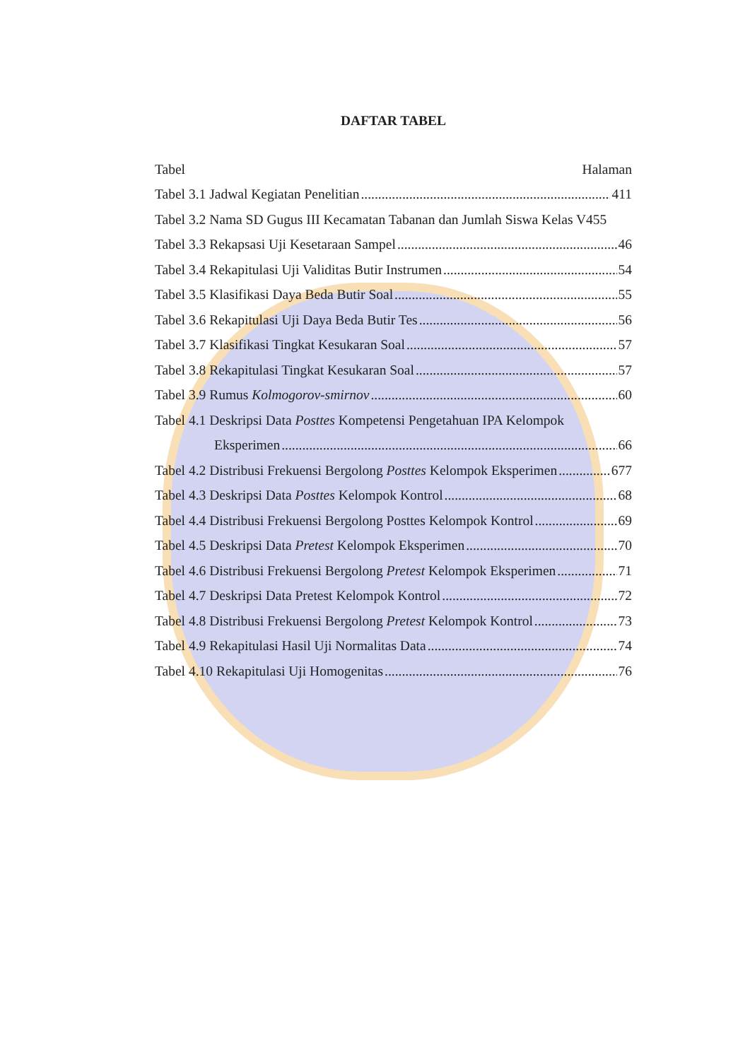DAFTAR TABEL
Tabel Halaman
Tabel 3.1 Jadwal Kegiatan Penelitian 411
Tabel 3.2 Nama SD Gugus III Kecamatan Tabanan dan Jumlah Siswa Kelas V 455
Tabel 3.3 Rekapsasi Uji Kesetaraan Sampel 46
Tabel 3.4 Rekapitulasi Uji Validitas Butir Instrumen 54
Tabel 3.5 Klasifikasi Daya Beda Butir Soal 55
Tabel 3.6 Rekapitulasi Uji Daya Beda Butir Tes 56
Tabel 3.7 Klasifikasi Tingkat Kesukaran Soal 57
Tabel 3.8 Rekapitulasi Tingkat Kesukaran Soal 57
Tabel 3.9 Rumus Kolmogorov-smirnov 60
Tabel 4.1 Deskripsi Data Posttes Kompetensi Pengetahuan IPA Kelompok
Eksperimen 66
Tabel 4.2 Distribusi Frekuensi Bergolong Posttes Kelompok Eksperimen 677
Tabel 4.3 Deskripsi Data Posttes Kelompok Kontrol 68
Tabel 4.4 Distribusi Frekuensi Bergolong Posttes Kelompok Kontrol 69
Tabel 4.5 Deskripsi Data Pretest Kelompok Eksperimen 70
Tabel 4.6 Distribusi Frekuensi Bergolong Pretest Kelompok Eksperimen 71
Tabel 4.7 Deskripsi Data Pretest Kelompok Kontrol 72
Tabel 4.8 Distribusi Frekuensi Bergolong Pretest Kelompok Kontrol 73
Tabel 4.9 Rekapitulasi Hasil Uji Normalitas Data 74
Tabel 4.10 Rekapitulasi Uji Homogenitas 76